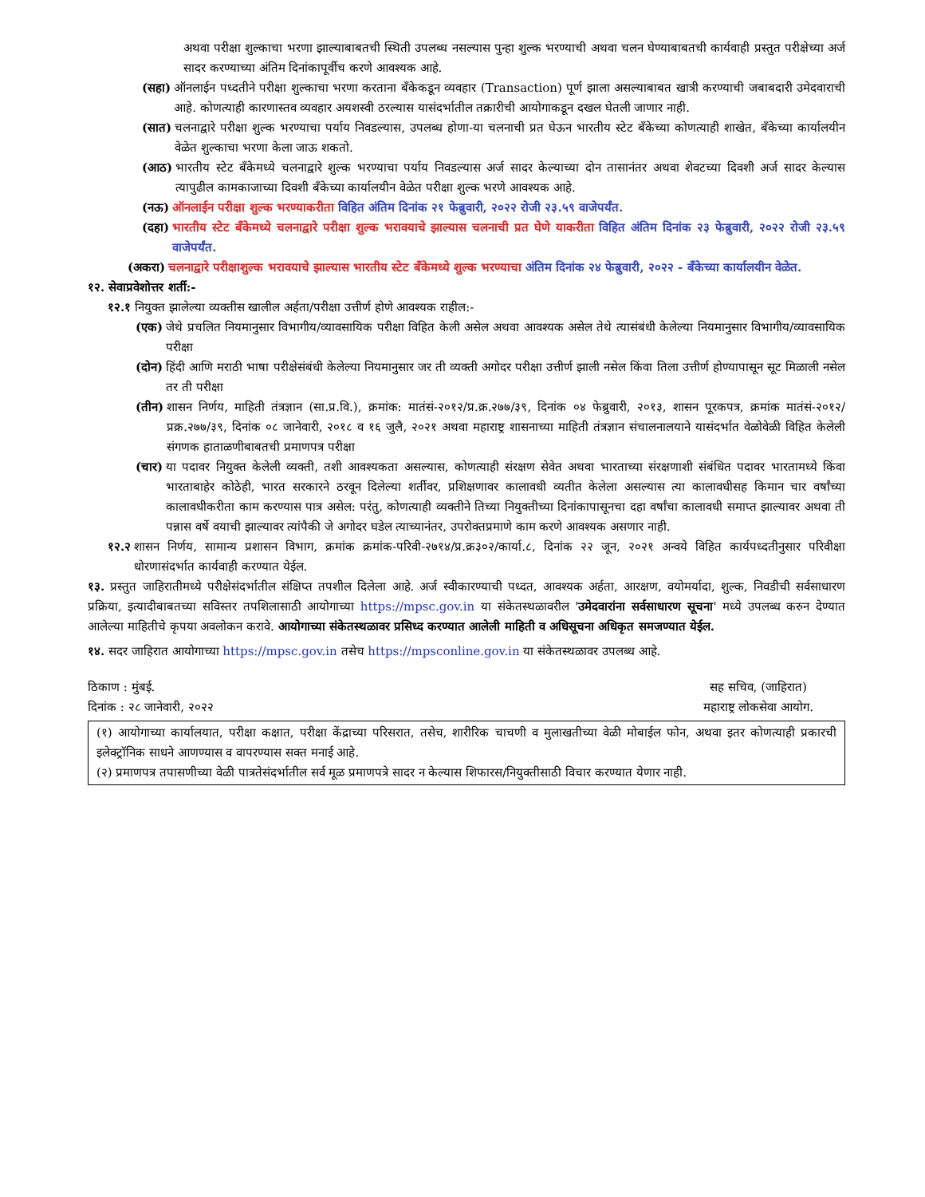अथवा परीक्षा शुल्काचा भरणा झाल्याबाबतची स्थिती उपलब्ध नसल्यास पुन्हा शुल्क भरण्याची अथवा चलन घेण्याबाबतची कार्यवाही प्रस्तुत परीक्षेच्या अर्ज सादर करण्याच्या अंतिम दिनांकापूर्वीच करणे आवश्यक आहे.
(सहा) ऑनलाईन पध्दतीने परीक्षा शुल्काचा भरणा करताना बँकेकडून व्यवहार (Transaction) पूर्ण झाला असल्याबाबत खात्री करण्याची जबाबदारी उमेदवाराची आहे. कोणत्याही कारणास्तव व्यवहार अयशस्वी ठरल्यास यासंदर्भातील तक्रारीची आयोगाकडून दखल घेतली जाणार नाही.
(सात) चलनाद्वारे परीक्षा शुल्क भरण्याचा पर्याय निवडल्यास, उपलब्ध होणा-या चलनाची प्रत घेऊन भारतीय स्टेट बँकेच्या कोणत्याही शाखेत, बँकेच्या कार्यालयीन वेळेत शुल्काचा भरणा केला जाऊ शकतो.
(आठ) भारतीय स्टेट बँकेमध्ये चलनाद्वारे शुल्क भरण्याचा पर्याय निवडल्यास अर्ज सादर केल्याच्या दोन तासानंतर अथवा शेवटच्या दिवशी अर्ज सादर केल्यास त्यापुढील कामकाजाच्या दिवशी बँकेच्या कार्यालयीन वेळेत परीक्षा शुल्क भरणे आवश्यक आहे.
(नऊ) ऑनलाईन परीक्षा शुल्क भरण्याकरीता विहित अंतिम दिनांक २१ फेब्रुवारी, २०२२ रोजी २३.५९ वाजेपर्यंत.
(दहा) भारतीय स्टेट बँकेमध्ये चलनाद्वारे परीक्षा शुल्क भरावयाचे झाल्यास चलनाची प्रत घेणे याकरीता विहित अंतिम दिनांक २३ फेब्रुवारी, २०२२ रोजी २३.५९ वाजेपर्यंत.
(अकरा) चलनाद्वारे परीक्षाशुल्क भरावयाचे झाल्यास भारतीय स्टेट बँकेमध्ये शुल्क भरण्याचा अंतिम दिनांक २४ फेब्रुवारी, २०२२ - बँकेच्या कार्यालयीन वेळेत.
१२. सेवाप्रवेशोत्तर शर्ती:-
१२.१ नियुक्त झालेल्या व्यक्तीस खालील अर्हता/परीक्षा उत्तीर्ण होणे आवश्यक राहील:-
(एक) जेथे प्रचलित नियमानुसार विभागीय/व्यावसायिक परीक्षा विहित केली असेल अथवा आवश्यक असेल तेथे त्यासंबंधी केलेल्या नियमानुसार विभागीय/व्यावसायिक परीक्षा
(दोन) हिंदी आणि मराठी भाषा परीक्षेसंबंधी केलेल्या नियमानुसार जर ती व्यक्ती अगोदर परीक्षा उत्तीर्ण झाली नसेल किंवा तिला उत्तीर्ण होण्यापासून सूट मिळाली नसेल तर ती परीक्षा
(तीन) शासन निर्णय, माहिती तंत्रज्ञान (सा.प्र.वि.), क्रमांक: मातंसं-२०१२/प्र.क्र.२७७/३९, दिनांक ०४ फेब्रुवारी, २०१३, शासन पूरकपत्र, क्रमांक मातंसं-२०१२/प्रक्र.२७७/३९, दिनांक ०८ जानेवारी, २०१८ व १६ जुलै, २०२१ अथवा महाराष्ट्र शासनाच्या माहिती तंत्रज्ञान संचालनालयाने यासंदर्भात वेळोवेळी विहित केलेली संगणक हाताळणीबाबतची प्रमाणपत्र परीक्षा
(चार) या पदावर नियुक्त केलेली व्यक्ती, तशी आवश्यकता असल्यास, कोणत्याही संरक्षण सेवेत अथवा भारताच्या संरक्षणाशी संबंधित पदावर भारतामध्ये किंवा भारताबाहेर कोठेही, भारत सरकारने ठरवून दिलेल्या शर्तीवर, प्रशिक्षणावर कालावधी व्यतीत केलेला असल्यास त्या कालावधीसह किमान चार वर्षांच्या कालावधीकरीता काम करण्यास पात्र असेल: परंतु, कोणत्याही व्यक्तीने तिच्या नियुक्तीच्या दिनांकापासूनचा दहा वर्षांचा कालावधी समाप्त झाल्यावर अथवा ती पन्नास वर्षे वयाची झाल्यावर त्यांपैकी जे अगोदर घडेल त्याच्यानंतर, उपरोक्तप्रमाणे काम करणे आवश्यक असणार नाही.
१२.२ शासन निर्णय, सामान्य प्रशासन विभाग, क्रमांक क्रमांक-परिवी-२७१४/प्र.क्र३०२/कार्या.८, दिनांक २२ जून, २०२१ अन्वये विहित कार्यपध्दतीनुसार परिवीक्षा धोरणासंदर्भात कार्यवाही करण्यात येईल.
१३. प्रस्तुत जाहिरातीमध्ये परीक्षेसंदर्भातील संक्षिप्त तपशील दिलेला आहे. अर्ज स्वीकारण्याची पध्दत, आवश्यक अर्हता, आरक्षण, वयोमर्यादा, शुल्क, निवडीची सर्वसाधारण प्रक्रिया, इत्यादीबाबतच्या सविस्तर तपशिलासाठी आयोगाच्या https://mpsc.gov.in या संकेतस्थळावरील 'उमेदवारांना सर्वसाधारण सूचना' मध्ये उपलब्ध करुन देण्यात आलेल्या माहितीचे कृपया अवलोकन करावे. आयोगाच्या संकेतस्थळावर प्रसिध्द करण्यात आलेली माहिती व अधिसूचना अधिकृत समजण्यात येईल.
१४. सदर जाहिरात आयोगाच्या https://mpsc.gov.in तसेच https://mpsconline.gov.in या संकेतस्थळावर उपलब्ध आहे.
ठिकाण : मुंबई.
दिनांक : २८ जानेवारी, २०२२
सह सचिव, (जाहिरात)
महाराष्ट्र लोकसेवा आयोग.
(१) आयोगाच्या कार्यालयात, परीक्षा कक्षात, परीक्षा केंद्राच्या परिसरात, तसेच, शारीरिक चाचणी व मुलाखतीच्या वेळी मोबाईल फोन, अथवा इतर कोणत्याही प्रकारची इलेक्ट्रॉनिक साधने आणण्यास व वापरण्यास सक्त मनाई आहे.
(२) प्रमाणपत्र तपासणीच्या वेळी पात्रतेसंदर्भातील सर्व मूळ प्रमाणपत्रे सादर न केल्यास शिफारस/नियुक्तीसाठी विचार करण्यात येणार नाही.